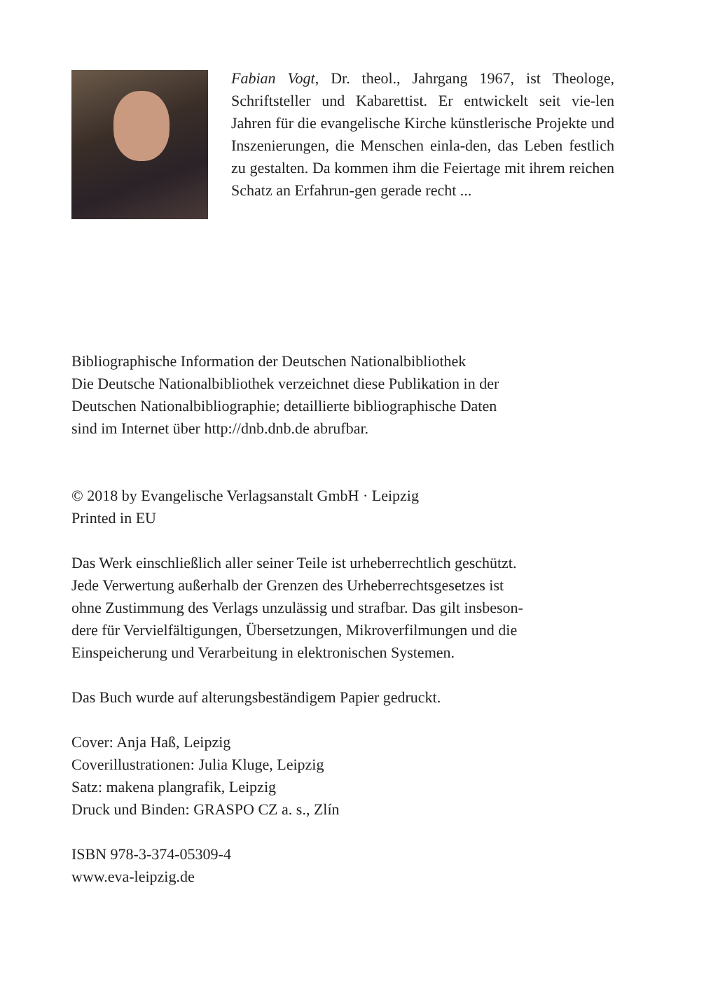Fabian Vogt, Dr. theol., Jahrgang 1967, ist Theologe, Schriftsteller und Kabarettist. Er entwickelt seit vie-len Jahren für die evangelische Kirche künstlerische Projekte und Inszenierungen, die Menschen einla-den, das Leben festlich zu gestalten. Da kommen ihm die Feiertage mit ihrem reichen Schatz an Erfahrun-gen gerade recht ...
Bibliographische Information der Deutschen Nationalbibliothek
Die Deutsche Nationalbibliothek verzeichnet diese Publikation in der
Deutschen Nationalbibliographie; detaillierte bibliographische Daten
sind im Internet über http://dnb.dnb.de abrufbar.
© 2018 by Evangelische Verlagsanstalt GmbH · Leipzig
Printed in EU
Das Werk einschließlich aller seiner Teile ist urheberrechtlich geschützt.
Jede Verwertung außerhalb der Grenzen des Urheberrechtsgesetzes ist
ohne Zustimmung des Verlags unzulässig und strafbar. Das gilt insbeson-
dere für Vervielfältigungen, Übersetzungen, Mikroverfilmungen und die
Einspeicherung und Verarbeitung in elektronischen Systemen.
Das Buch wurde auf alterungsbeständigem Papier gedruckt.
Cover: Anja Haß, Leipzig
Coverillustrationen: Julia Kluge, Leipzig
Satz: makena plangrafik, Leipzig
Druck und Binden: GRASPO CZ a. s., Zlín
ISBN 978-3-374-05309-4
www.eva-leipzig.de